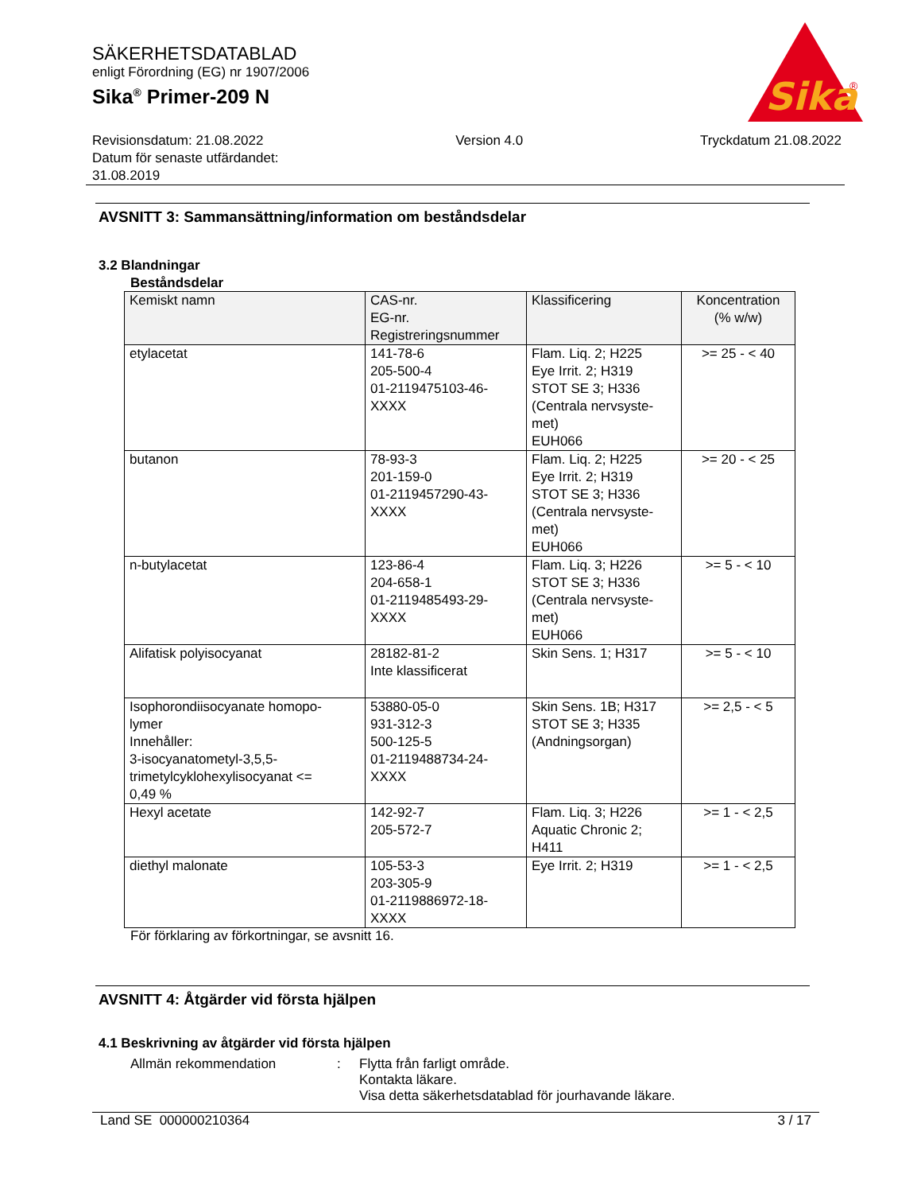Sika
®
SÄKERHETSDATABLAD
enligt Förordning (EG) nr 1907/2006
Sika<sup>®</sup> Primer-209 N
Revisionsdatum: 21.08.2022
Datum för senaste utfärdandet:
31.08.2019
Version 4.0 Tryckdatum 21.08.2022
AVSNITT 3: Sammansättning/information om beståndsdelar
3.2 Blandningar
Beståndsdelar
| Kemiskt namn | CAS-nr. EG-nr. Registreringsnummer | Klassificering | Koncentration (% w/w) |
| --- | --- | --- | --- |
| etylacetat | 141-78-6 205-500-4 01-2119475103-46- XXXX | Flam. Liq. 2; H225 Eye Irrit. 2; H319 STOT SE 3; H336 (Centrala nervsyste- met) EUH066 | >= 25 - < 40 |
| butanon | 78-93-3 201-159-0 01-2119457290-43- XXXX | Flam. Liq. 2; H225 Eye Irrit. 2; H319 STOT SE 3; H336 (Centrala nervsyste- met) EUH066 | >= 20 - < 25 |
| n-butylacetat | 123-86-4 204-658-1 01-2119485493-29- XXXX | Flam. Liq. 3; H226 STOT SE 3; H336 (Centrala nervsyste- met) EUH066 | >= 5 - < 10 |
| Alifatisk polyisocyanat | 28182-81-2 Inte klassificerat | Skin Sens. 1; H317 | >= 5 - < 10 |
| Isophorondiisocyanate homopo- lymer Innehåller: 3-isocyanatometyl-3,5,5- trimetylcyklohexylisocyanat <= 0,49 % | 53880-05-0 931-312-3 500-125-5 01-2119488734-24- XXXX | Skin Sens. 1B; H317 STOT SE 3; H335 (Andningsorgan) | >= 2,5 - < 5 |
| Hexyl acetate | 142-92-7 205-572-7 | Flam. Liq. 3; H226 Aquatic Chronic 2; H411 | >= 1 - < 2,5 |
| diethyl malonate | 105-53-3 203-305-9 01-2119886972-18- XXXX | Eye Irrit. 2; H319 | >= 1 - < 2,5 |
För förklaring av förkortningar, se avsnitt 16.
AVSNITT 4: Åtgärder vid första hjälpen
4.1 Beskrivning av åtgärder vid första hjälpen
Allmän rekommendation : Flytta från farligt område.
Kontakta läkare.
Visa detta säkerhetsdatablad för jourhavande läkare.
Land SE 000000210364 3 / 17